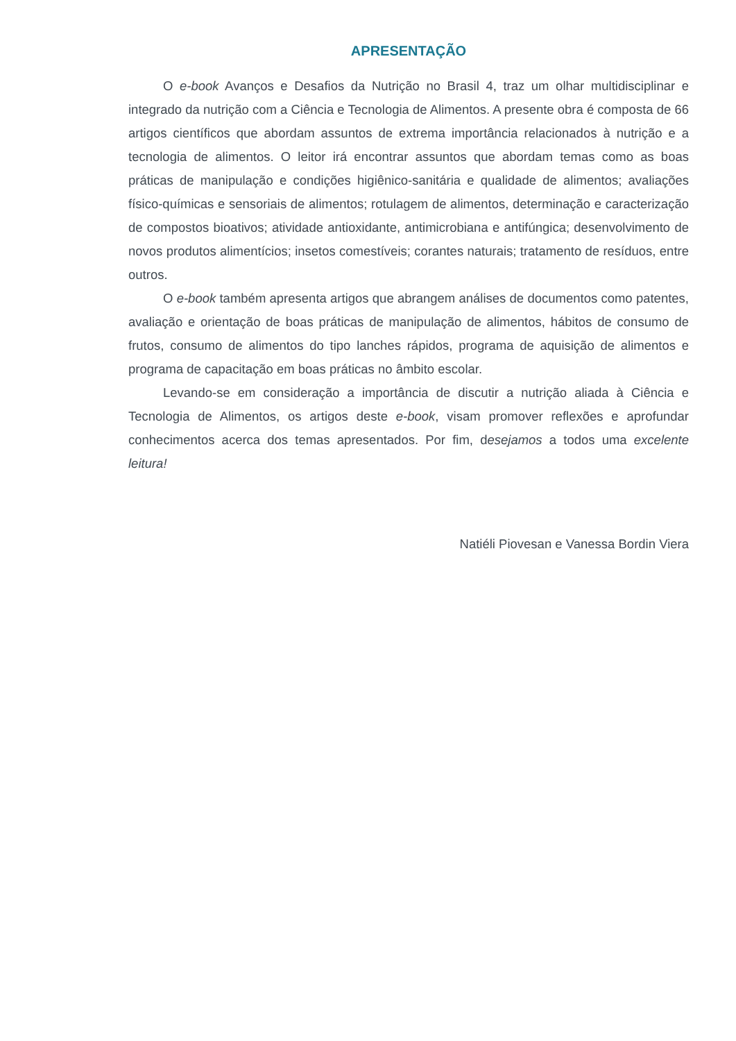APRESENTAÇÃO
O e-book Avanços e Desafios da Nutrição no Brasil 4, traz um olhar multidisciplinar e integrado da nutrição com a Ciência e Tecnologia de Alimentos. A presente obra é composta de 66 artigos científicos que abordam assuntos de extrema importância relacionados à nutrição e a tecnologia de alimentos. O leitor irá encontrar assuntos que abordam temas como as boas práticas de manipulação e condições higiênico-sanitária e qualidade de alimentos; avaliações físico-químicas e sensoriais de alimentos; rotulagem de alimentos, determinação e caracterização de compostos bioativos; atividade antioxidante, antimicrobiana e antifúngica; desenvolvimento de novos produtos alimentícios; insetos comestíveis; corantes naturais; tratamento de resíduos, entre outros.
O e-book também apresenta artigos que abrangem análises de documentos como patentes, avaliação e orientação de boas práticas de manipulação de alimentos, hábitos de consumo de frutos, consumo de alimentos do tipo lanches rápidos, programa de aquisição de alimentos e programa de capacitação em boas práticas no âmbito escolar.
Levando-se em consideração a importância de discutir a nutrição aliada à Ciência e Tecnologia de Alimentos, os artigos deste e-book, visam promover reflexões e aprofundar conhecimentos acerca dos temas apresentados. Por fim, desejamos a todos uma excelente leitura!
Natiéli Piovesan e Vanessa Bordin Viera